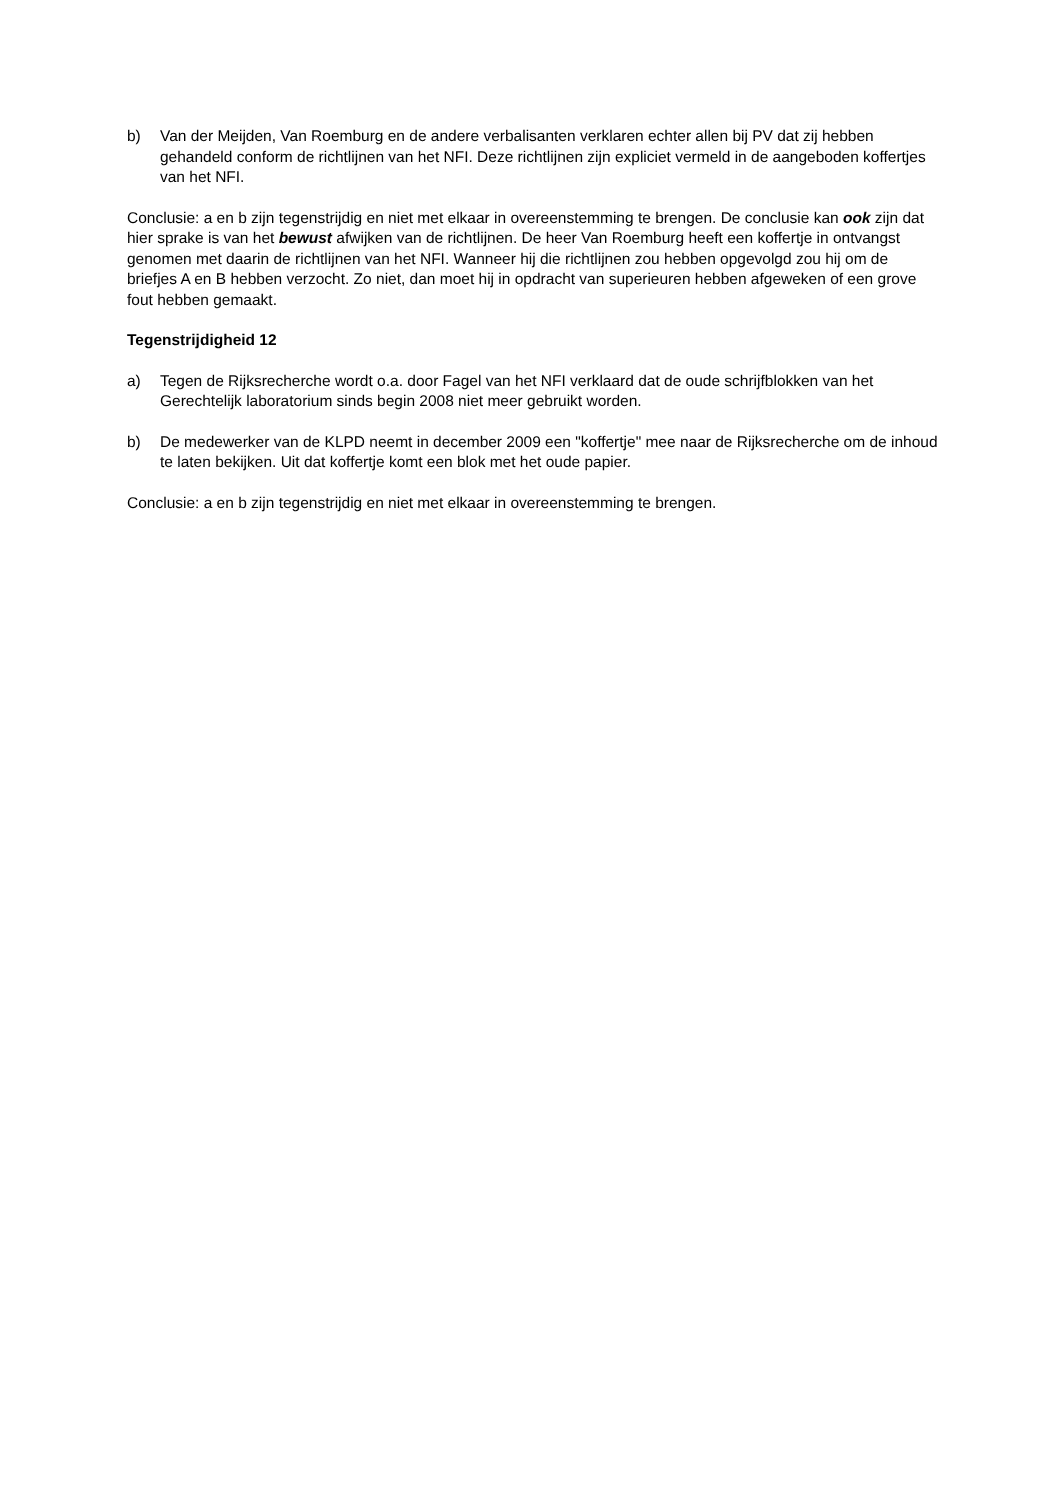b) Van der Meijden, Van Roemburg en de andere verbalisanten verklaren echter allen bij PV dat zij hebben gehandeld conform de richtlijnen van het NFI. Deze richtlijnen zijn expliciet vermeld in de aangeboden koffertjes van het NFI.
Conclusie: a en b zijn tegenstrijdig en niet met elkaar in overeenstemming te brengen. De conclusie kan ook zijn dat hier sprake is van het bewust afwijken van de richtlijnen. De heer Van Roemburg heeft een koffertje in ontvangst genomen met daarin de richtlijnen van het NFI. Wanneer hij die richtlijnen zou hebben opgevolgd zou hij om de briefjes A en B hebben verzocht. Zo niet, dan moet hij in opdracht van superieuren hebben afgeweken of een grove fout hebben gemaakt.
Tegenstrijdigheid 12
a) Tegen de Rijksrecherche wordt o.a. door Fagel van het NFI verklaard dat de oude schrijfblokken van het Gerechtelijk laboratorium sinds begin 2008 niet meer gebruikt worden.
b) De medewerker van de KLPD neemt in december 2009 een "koffertje" mee naar de Rijksrecherche om de inhoud te laten bekijken. Uit dat koffertje komt een blok met het oude papier.
Conclusie: a en b zijn tegenstrijdig en niet met elkaar in overeenstemming te brengen.